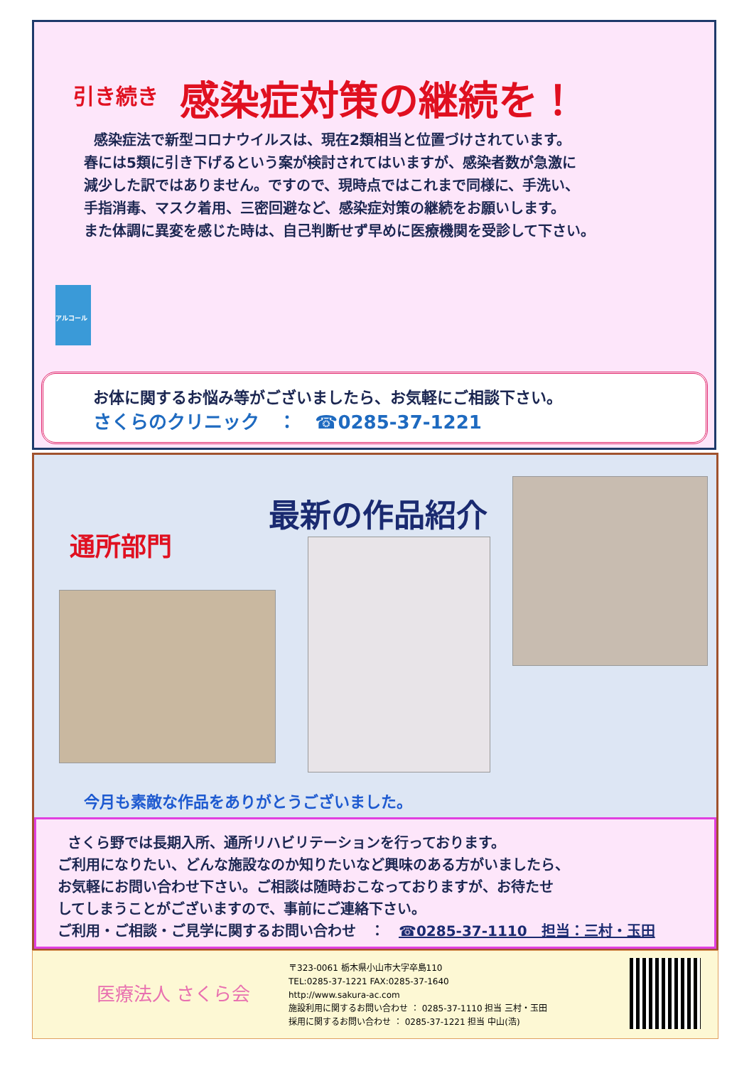引き続き 感染症対策の継続を！
感染症法で新型コロナウイルスは、現在2類相当と位置づけされています。
春には5類に引き下げるという案が検討されてはいますが、感染者数が急激に
減少した訳ではありません。ですので、現時点ではこれまで同様に、手洗い、
手指消毒、マスク着用、三密回避など、感染症対策の継続をお願いします。
また体調に異変を感じた時は、自己判断せず早めに医療機関を受診して下さい。
アルコール
お体に関するお悩み等がございましたら、お気軽にご相談下さい。
さくらのクリニック　：　☎0285-37-1221
通所部門
最新の作品紹介
今月も素敵な作品をありがとうございました。
さくら野では長期入所、通所リハビリテーションを行っております。
ご利用になりたい、どんな施設なのか知りたいなど興味のある方がいましたら、
お気軽にお問い合わせ下さい。ご相談は随時おこなっておりますが、お待たせ
してしまうことがございますので、事前にご連絡下さい。
ご利用・ご相談・ご見学に関するお問い合わせ　：　☎0285-37-1110　担当：三村・玉田
医療法人 さくら会
〒323-0061 栃木県小山市大字卒島110
TEL:0285-37-1221 FAX:0285-37-1640
http://www.sakura-ac.com
施設利用に関するお問い合わせ ： 0285-37-1110 担当 三村・玉田
採用に関するお問い合わせ ： 0285-37-1221 担当 中山(浩)